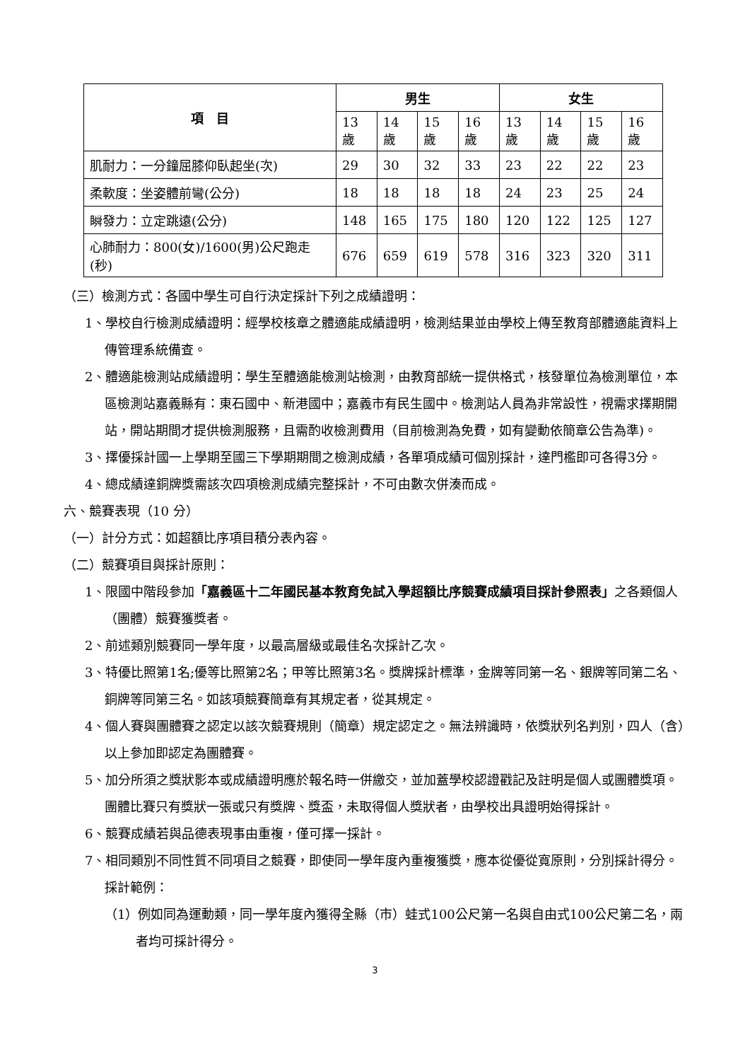| 項 目 | 男生 | | | | 女生 | | | |
| --- | --- | --- | --- | --- | --- | --- | --- | --- |
| | 13歲 | 14歲 | 15歲 | 16歲 | 13歲 | 14歲 | 15歲 | 16歲 |
| 肌耐力：一分鐘屈膝仰臥起坐(次) | 29 | 30 | 32 | 33 | 23 | 22 | 22 | 23 |
| 柔軟度：坐姿體前彎(公分) | 18 | 18 | 18 | 18 | 24 | 23 | 25 | 24 |
| 瞬發力：立定跳遠(公分) | 148 | 165 | 175 | 180 | 120 | 122 | 125 | 127 |
| 心肺耐力：800(女)/1600(男)公尺跑走(秒) | 676 | 659 | 619 | 578 | 316 | 323 | 320 | 311 |
（三）檢測方式：各國中學生可自行決定採計下列之成績證明：
1、學校自行檢測成績證明：經學校核章之體適能成績證明，檢測結果並由學校上傳至教育部體適能資料上傳管理系統備查。
2、體適能檢測站成績證明：學生至體適能檢測站檢測，由教育部統一提供格式，核發單位為檢測單位，本區檢測站嘉義縣有：東石國中、新港國中；嘉義市有民生國中。檢測站人員為非常設性，視需求擇期開站，開站期間才提供檢測服務，且需酌收檢測費用（目前檢測為免費，如有變動依簡章公告為準)。
3、擇優採計國一上學期至國三下學期期間之檢測成績，各單項成績可個別採計，達門檻即可各得3分。
4、總成績達銅牌獎需該次四項檢測成績完整採計，不可由數次併湊而成。
六、競賽表現（10 分）
（一）計分方式：如超額比序項目積分表內容。
（二）競賽項目與採計原則：
1、限國中階段參加「嘉義區十二年國民基本教育免試入學超額比序競賽成績項目採計參照表」之各類個人（團體）競賽獲獎者。
2、前述類別競賽同一學年度，以最高層級或最佳名次採計乙次。
3、特優比照第1名;優等比照第2名；甲等比照第3名。獎牌採計標準，金牌等同第一名、銀牌等同第二名、銅牌等同第三名。如該項競賽簡章有其規定者，從其規定。
4、個人賽與團體賽之認定以該次競賽規則（簡章）規定認定之。無法辨識時，依獎狀列名判別，四人（含）以上參加即認定為團體賽。
5、加分所須之獎狀影本或成績證明應於報名時一併繳交，並加蓋學校認證戳記及註明是個人或團體獎項。團體比賽只有獎狀一張或只有獎牌、獎盃，未取得個人獎狀者，由學校出具證明始得採計。
6、競賽成績若與品德表現事由重複，僅可擇一採計。
7、相同類別不同性質不同項目之競賽，即使同一學年度內重複獲獎，應本從優從寬原則，分別採計得分。採計範例：
（1）例如同為運動類，同一學年度內獲得全縣（市）蛙式100公尺第一名與自由式100公尺第二名，兩者均可採計得分。
3